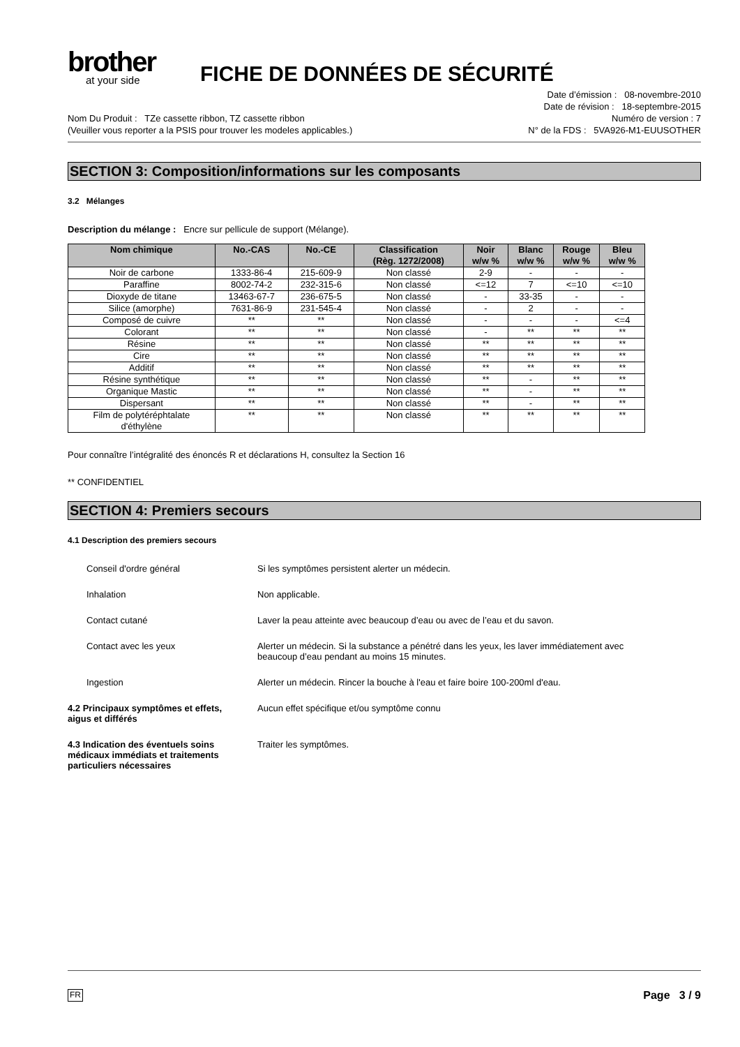brother
at your side
FICHE DE DONNÉES DE SÉCURITÉ
Nom Du Produit : TZe cassette ribbon, TZ cassette ribbon
(Veuiller vous reporter a la PSIS pour trouver les modeles applicables.)
Date d’émission : 08-novembre-2010
Date de révision : 18-septembre-2015
Numéro de version : 7
N° de la FDS : 5VA926-M1-EUUSOTHER
SECTION 3: Composition/informations sur les composants
3.2 Mélanges
Description du mélange : Encre sur pellicule de support (Mélange).
| Nom chimique | No.-CAS | No.-CE | Classification (Règ. 1272/2008) | Noir w/w % | Blanc w/w % | Rouge w/w % | Bleu w/w % |
| --- | --- | --- | --- | --- | --- | --- | --- |
| Noir de carbone | 1333-86-4 | 215-609-9 | Non classé | 2-9 | - | - | - |
| Paraffine | 8002-74-2 | 232-315-6 | Non classé | <=12 | 7 | <=10 | <=10 |
| Dioxyde de titane | 13463-67-7 | 236-675-5 | Non classé | - | 33-35 | - | - |
| Silice (amorphe) | 7631-86-9 | 231-545-4 | Non classé | - | 2 | - | - |
| Composé de cuivre | ** | ** | Non classé | - | - | - | <=4 |
| Colorant | ** | ** | Non classé | - | ** | ** | ** |
| Résine | ** | ** | Non classé | ** | ** | ** | ** |
| Cire | ** | ** | Non classé | ** | ** | ** | ** |
| Additif | ** | ** | Non classé | ** | ** | ** | ** |
| Résine synthétique | ** | ** | Non classé | ** | - | ** | ** |
| Organique Mastic | ** | ** | Non classé | ** | - | ** | ** |
| Dispersant | ** | ** | Non classé | ** | - | ** | ** |
| Film de polytéréphtalate d'éthylène | ** | ** | Non classé | ** | ** | ** | ** |
Pour connaître l’intégralité des énoncés R et déclarations H, consultez la Section 16
** CONFIDENTIEL
SECTION 4: Premiers secours
4.1 Description des premiers secours
Conseil d'ordre général Si les symptômes persistent alerter un médecin.
Inhalation Non applicable.
Contact cutané Laver la peau atteinte avec beaucoup d’eau ou avec de l’eau et du savon.
Contact avec les yeux Alerter un médecin. Si la substance a pénétré dans les yeux, les laver immédiatement avec
beaucoup d’eau pendant au moins 15 minutes.
Ingestion Alerter un médecin. Rincer la bouche à l'eau et faire boire 100-200ml d'eau.
4.2 Principaux symptômes et effets,
aigus et différés
Aucun effet spécifique et/ou symptôme connu
4.3 Indication des éventuels soins
médicaux immédiats et traitements
particuliers nécessaires
Traiter les symptômes.
FR Page 3 / 9